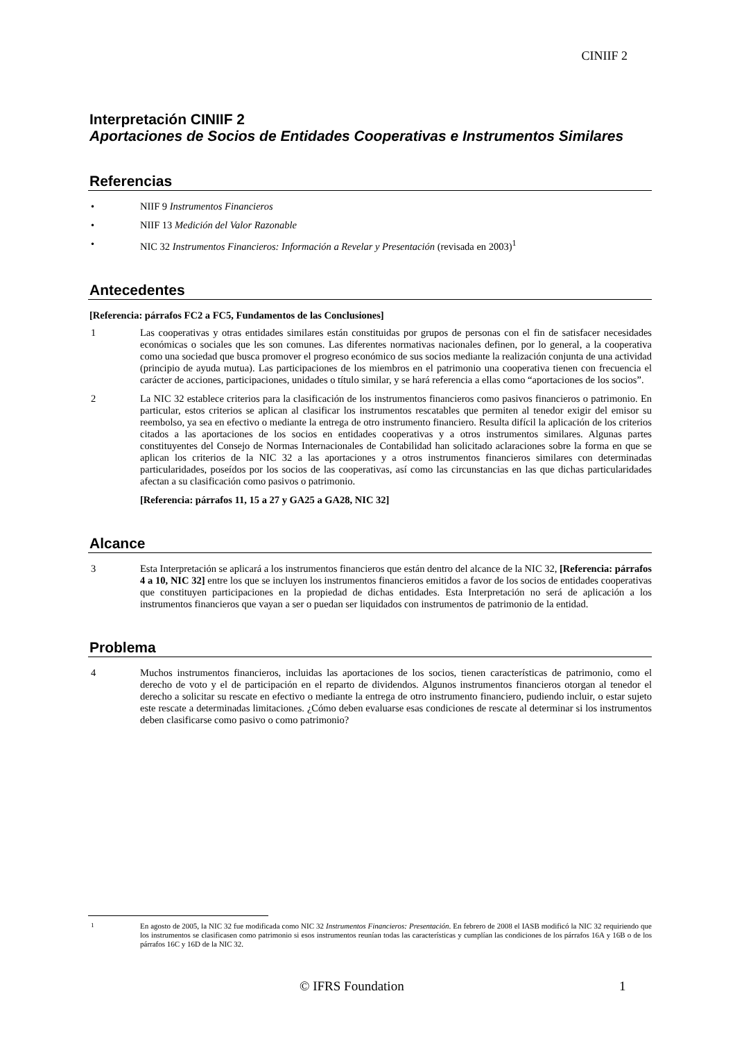CINIIF 2
Interpretación CINIIF 2
Aportaciones de Socios de Entidades Cooperativas e Instrumentos Similares
Referencias
• NIIF 9 Instrumentos Financieros
• NIIF 13 Medición del Valor Razonable
• NIC 32 Instrumentos Financieros: Información a Revelar y Presentación (revisada en 2003)<sup>1</sup>
Antecedentes
[Referencia: párrafos FC2 a FC5, Fundamentos de las Conclusiones]
1 Las cooperativas y otras entidades similares están constituidas por grupos de personas con el fin de satisfacer necesidades económicas o sociales que les son comunes. Las diferentes normativas nacionales definen, por lo general, a la cooperativa como una sociedad que busca promover el progreso económico de sus socios mediante la realización conjunta de una actividad (principio de ayuda mutua). Las participaciones de los miembros en el patrimonio una cooperativa tienen con frecuencia el carácter de acciones, participaciones, unidades o título similar, y se hará referencia a ellas como “aportaciones de los socios”.
2 La NIC 32 establece criterios para la clasificación de los instrumentos financieros como pasivos financieros o patrimonio. En particular, estos criterios se aplican al clasificar los instrumentos rescatables que permiten al tenedor exigir del emisor su reembolso, ya sea en efectivo o mediante la entrega de otro instrumento financiero. Resulta difícil la aplicación de los criterios citados a las aportaciones de los socios en entidades cooperativas y a otros instrumentos similares. Algunas partes constituyentes del Consejo de Normas Internacionales de Contabilidad han solicitado aclaraciones sobre la forma en que se aplican los criterios de la NIC 32 a las aportaciones y a otros instrumentos financieros similares con determinadas particularidades, poseídos por los socios de las cooperativas, así como las circunstancias en las que dichas particularidades afectan a su clasificación como pasivos o patrimonio.
[Referencia: párrafos 11, 15 a 27 y GA25 a GA28, NIC 32]
Alcance
3 Esta Interpretación se aplicará a los instrumentos financieros que están dentro del alcance de la NIC 32, [Referencia: párrafos 4 a 10, NIC 32] entre los que se incluyen los instrumentos financieros emitidos a favor de los socios de entidades cooperativas que constituyen participaciones en la propiedad de dichas entidades. Esta Interpretación no será de aplicación a los instrumentos financieros que vayan a ser o puedan ser liquidados con instrumentos de patrimonio de la entidad.
Problema
4 Muchos instrumentos financieros, incluidas las aportaciones de los socios, tienen características de patrimonio, como el derecho de voto y el de participación en el reparto de dividendos. Algunos instrumentos financieros otorgan al tenedor el derecho a solicitar su rescate en efectivo o mediante la entrega de otro instrumento financiero, pudiendo incluir, o estar sujeto este rescate a determinadas limitaciones. ¿Cómo deben evaluarse esas condiciones de rescate al determinar si los instrumentos deben clasificarse como pasivo o como patrimonio?
<sup>1</sup> En agosto de 2005, la NIC 32 fue modificada como NIC 32 Instrumentos Financieros: Presentación. En febrero de 2008 el IASB modificó la NIC 32 requiriendo que los instrumentos se clasificasen como patrimonio si esos instrumentos reunían todas las características y cumplían las condiciones de los párrafos 16A y 16B o de los párrafos 16C y 16D de la NIC 32.
© IFRS Foundation 1